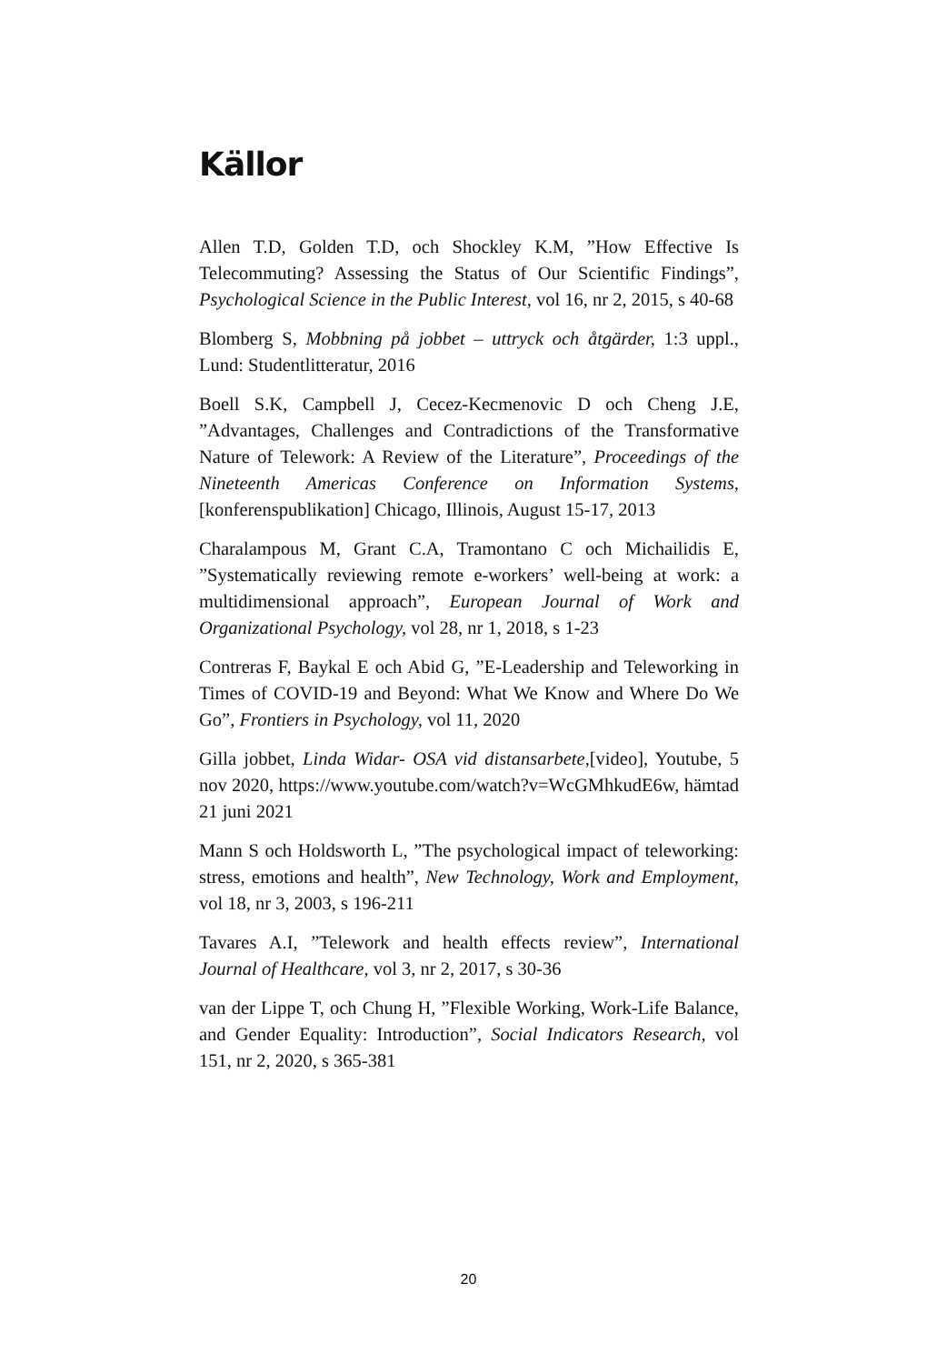Källor
Allen T.D, Golden T.D, och Shockley K.M, ”How Effective Is Telecommuting? Assessing the Status of Our Scientific Findings”, Psychological Science in the Public Interest, vol 16, nr 2, 2015, s 40-68
Blomberg S, Mobbning på jobbet – uttryck och åtgärder, 1:3 uppl., Lund: Studentlitteratur, 2016
Boell S.K, Campbell J, Cecez-Kecmenovic D och Cheng J.E, ”Advantages, Challenges and Contradictions of the Transformative Nature of Telework: A Review of the Literature”, Proceedings of the Nineteenth Americas Conference on Information Systems, [konferenspublikation] Chicago, Illinois, August 15-17, 2013
Charalampous M, Grant C.A, Tramontano C och Michailidis E, ”Systematically reviewing remote e-workers’ well-being at work: a multidimensional approach”, European Journal of Work and Organizational Psychology, vol 28, nr 1, 2018, s 1-23
Contreras F, Baykal E och Abid G, ”E-Leadership and Teleworking in Times of COVID-19 and Beyond: What We Know and Where Do We Go”, Frontiers in Psychology, vol 11, 2020
Gilla jobbet, Linda Widar- OSA vid distansarbete,[video], Youtube, 5 nov 2020, https://www.youtube.com/watch?v=WcGMhkudE6w, hämtad 21 juni 2021
Mann S och Holdsworth L, ”The psychological impact of teleworking: stress, emotions and health”, New Technology, Work and Employment, vol 18, nr 3, 2003, s 196-211
Tavares A.I, ”Telework and health effects review”, International Journal of Healthcare, vol 3, nr 2, 2017, s 30-36
van der Lippe T, och Chung H, ”Flexible Working, Work-Life Balance, and Gender Equality: Introduction”, Social Indicators Research, vol 151, nr 2, 2020, s 365-381
20